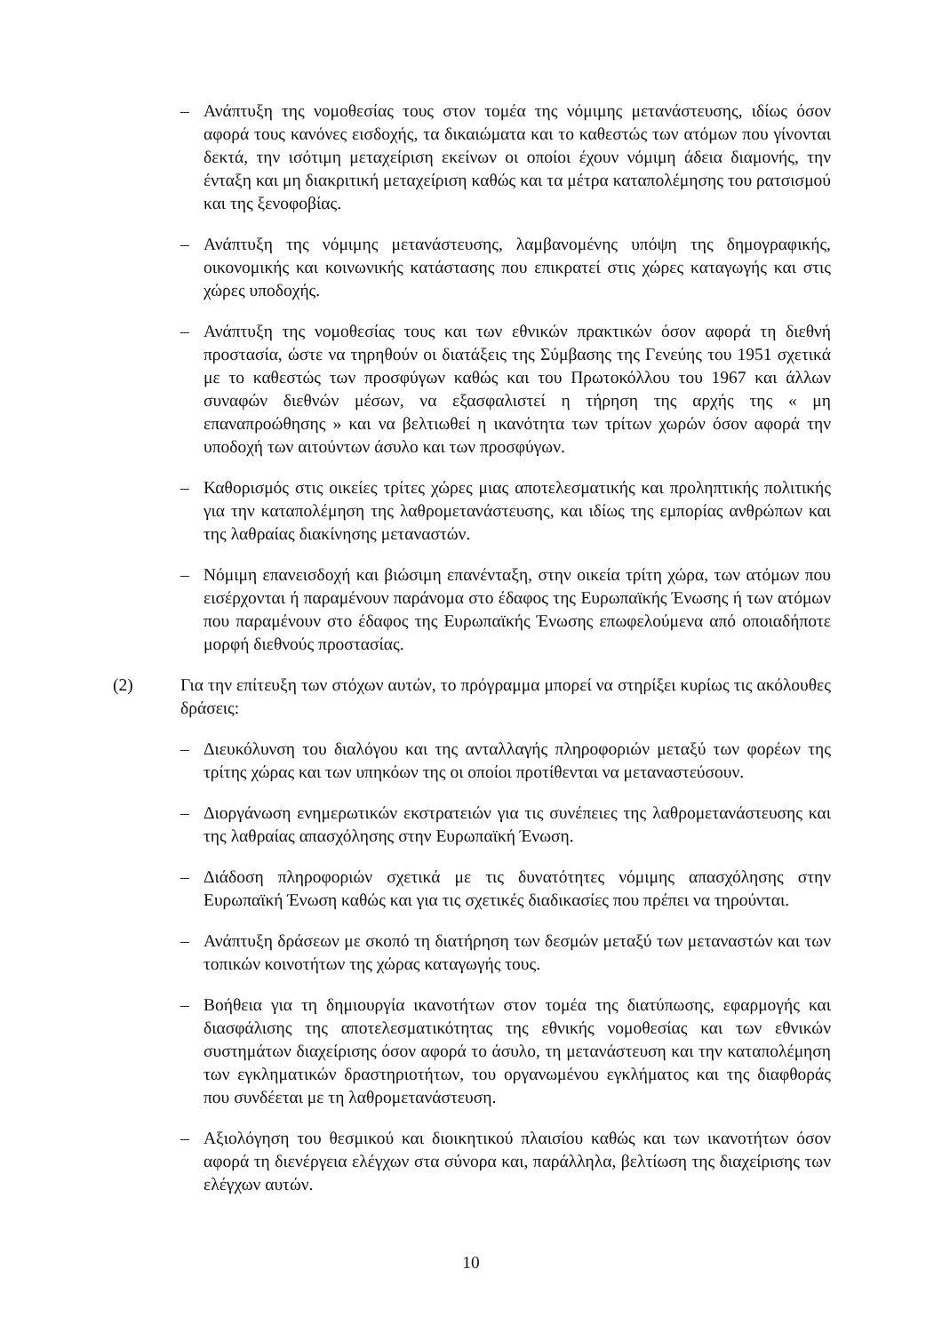– Ανάπτυξη της νομοθεσίας τους στον τομέα της νόμιμης μετανάστευσης, ιδίως όσον αφορά τους κανόνες εισδοχής, τα δικαιώματα και το καθεστώς των ατόμων που γίνονται δεκτά, την ισότιμη μεταχείριση εκείνων οι οποίοι έχουν νόμιμη άδεια διαμονής, την ένταξη και μη διακριτική μεταχείριση καθώς και τα μέτρα καταπολέμησης του ρατσισμού και της ξενοφοβίας.
– Ανάπτυξη της νόμιμης μετανάστευσης, λαμβανομένης υπόψη της δημογραφικής, οικονομικής και κοινωνικής κατάστασης που επικρατεί στις χώρες καταγωγής και στις χώρες υποδοχής.
– Ανάπτυξη της νομοθεσίας τους και των εθνικών πρακτικών όσον αφορά τη διεθνή προστασία, ώστε να τηρηθούν οι διατάξεις της Σύμβασης της Γενεύης του 1951 σχετικά με το καθεστώς των προσφύγων καθώς και του Πρωτοκόλλου του 1967 και άλλων συναφών διεθνών μέσων, να εξασφαλιστεί η τήρηση της αρχής της « μη επαναπροώθησης » και να βελτιωθεί η ικανότητα των τρίτων χωρών όσον αφορά την υποδοχή των αιτούντων άσυλο και των προσφύγων.
– Καθορισμός στις οικείες τρίτες χώρες μιας αποτελεσματικής και προληπτικής πολιτικής για την καταπολέμηση της λαθρομετανάστευσης, και ιδίως της εμπορίας ανθρώπων και της λαθραίας διακίνησης μεταναστών.
– Νόμιμη επανεισδοχή και βιώσιμη επανένταξη, στην οικεία τρίτη χώρα, των ατόμων που εισέρχονται ή παραμένουν παράνομα στο έδαφος της Ευρωπαϊκής Ένωσης ή των ατόμων που παραμένουν στο έδαφος της Ευρωπαϊκής Ένωσης επωφελούμενα από οποιαδήποτε μορφή διεθνούς προστασίας.
(2) Για την επίτευξη των στόχων αυτών, το πρόγραμμα μπορεί να στηρίξει κυρίως τις ακόλουθες δράσεις:
– Διευκόλυνση του διαλόγου και της ανταλλαγής πληροφοριών μεταξύ των φορέων της τρίτης χώρας και των υπηκόων της οι οποίοι προτίθενται να μεταναστεύσουν.
– Διοργάνωση ενημερωτικών εκστρατειών για τις συνέπειες της λαθρομετανάστευσης και της λαθραίας απασχόλησης στην Ευρωπαϊκή Ένωση.
– Διάδοση πληροφοριών σχετικά με τις δυνατότητες νόμιμης απασχόλησης στην Ευρωπαϊκή Ένωση καθώς και για τις σχετικές διαδικασίες που πρέπει να τηρούνται.
– Ανάπτυξη δράσεων με σκοπό τη διατήρηση των δεσμών μεταξύ των μεταναστών και των τοπικών κοινοτήτων της χώρας καταγωγής τους.
– Βοήθεια για τη δημιουργία ικανοτήτων στον τομέα της διατύπωσης, εφαρμογής και διασφάλισης της αποτελεσματικότητας της εθνικής νομοθεσίας και των εθνικών συστημάτων διαχείρισης όσον αφορά το άσυλο, τη μετανάστευση και την καταπολέμηση των εγκληματικών δραστηριοτήτων, του οργανωμένου εγκλήματος και της διαφθοράς που συνδέεται με τη λαθρομετανάστευση.
– Αξιολόγηση του θεσμικού και διοικητικού πλαισίου καθώς και των ικανοτήτων όσον αφορά τη διενέργεια ελέγχων στα σύνορα και, παράλληλα, βελτίωση της διαχείρισης των ελέγχων αυτών.
10